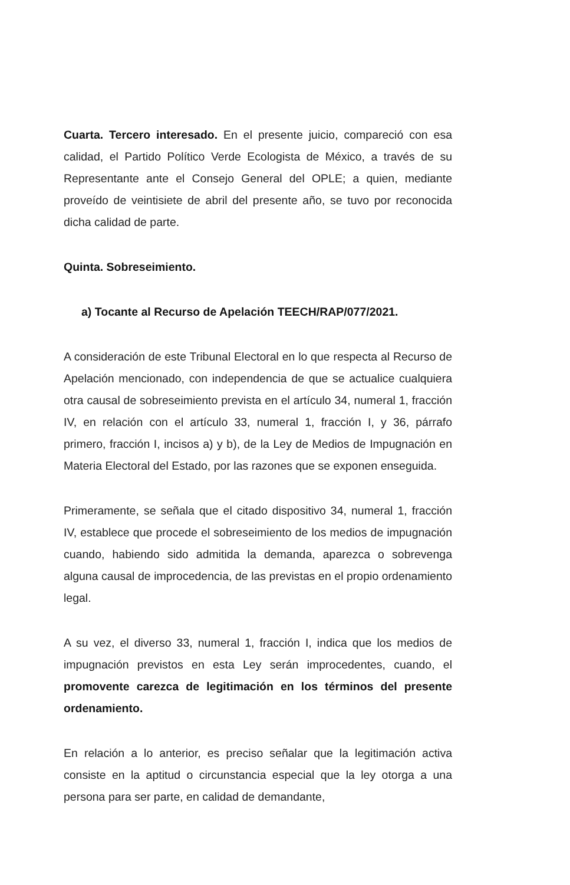Cuarta. Tercero interesado. En el presente juicio, compareció con esa calidad, el Partido Político Verde Ecologista de México, a través de su Representante ante el Consejo General del OPLE; a quien, mediante proveído de veintisiete de abril del presente año, se tuvo por reconocida dicha calidad de parte.
Quinta. Sobreseimiento.
a) Tocante al Recurso de Apelación TEECH/RAP/077/2021.
A consideración de este Tribunal Electoral en lo que respecta al Recurso de Apelación mencionado, con independencia de que se actualice cualquiera otra causal de sobreseimiento prevista en el artículo 34, numeral 1, fracción IV, en relación con el artículo 33, numeral 1, fracción I, y 36, párrafo primero, fracción I, incisos a) y b), de la Ley de Medios de Impugnación en Materia Electoral del Estado, por las razones que se exponen enseguida.
Primeramente, se señala que el citado dispositivo 34, numeral 1, fracción IV, establece que procede el sobreseimiento de los medios de impugnación cuando, habiendo sido admitida la demanda, aparezca o sobrevenga alguna causal de improcedencia, de las previstas en el propio ordenamiento legal.
A su vez, el diverso 33, numeral 1, fracción I, indica que los medios de impugnación previstos en esta Ley serán improcedentes, cuando, el promovente carezca de legitimación en los términos del presente ordenamiento.
En relación a lo anterior, es preciso señalar que la legitimación activa consiste en la aptitud o circunstancia especial que la ley otorga a una persona para ser parte, en calidad de demandante,